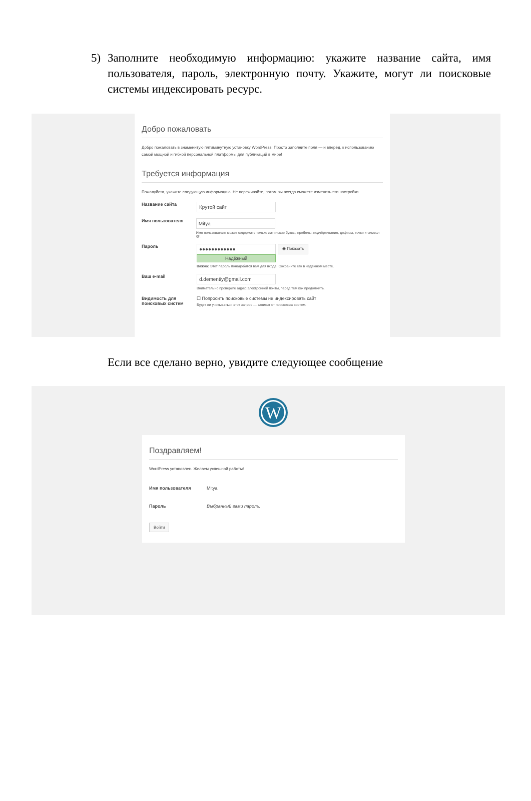5) Заполните необходимую информацию: укажите название сайта, имя пользователя, пароль, электронную почту. Укажите, могут ли поисковые системы индексировать ресурс.
Добро пожаловать
Добро пожаловать в знаменитую пятиминутную установку WordPress! Просто заполните поля — и вперёд, к использованию самой мощной и гибкой персональной платформы для публикаций в мире!
Требуется информация
Пожалуйста, укажите следующую информацию. Не переживайте, потом вы всегда сможете изменить эти настройки.
Название сайта
Крутой сайт
Имя пользователя
Mitya
Имя пользователя может содержать только латинские буквы, пробелы, подчёркивания, дефисы, точки и символ @.
Пароль
●●●●●●●●●●●●
◉ Показать
Надёжный
Важно: Этот пароль понадобится вам для входа. Сохраните его в надёжном месте.
Ваш e-mail
d.dementiy@gmail.com
Внимательно проверьте адрес электронной почты, перед тем как продолжить.
Видимость для поисковых систем
☐ Попросить поисковые системы не индексировать сайт
Будет ли учитываться этот запрос — зависит от поисковых систем.
Если все сделано верно, увидите следующее сообщение
W
Поздравляем!
WordPress установлен. Желаем успешной работы!
Имя пользователя Mitya
Пароль Выбранный вами пароль.
Войти